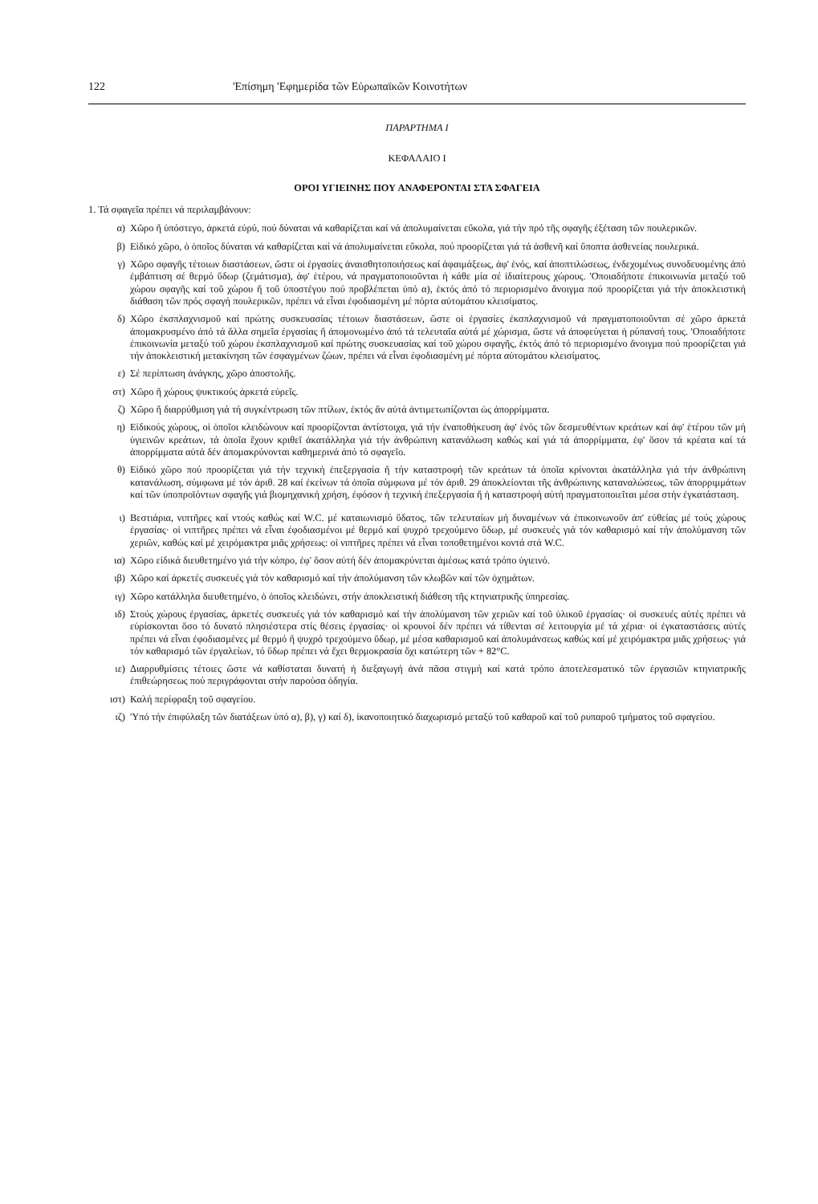122 'Επίσημη 'Εφημερίδα τῶν Εὐρωπαϊκῶν Κοινοτήτων
ΠΑΡΑΡΤΗΜΑ I
ΚΕΦΑΛΑΙΟ I
ΟΡΟΙ ΥΓΙΕΙΝΗΣ ΠΟΥ ΑΝΑΦΕΡΟΝΤΑΙ ΣΤΑ ΣΦΑΓΕΙΑ
1. Τά σφαγεῖα πρέπει νά περιλαμβάνουν:
α) Χῶρο ἤ ὑπόστεγο, ἀρκετά εὐρύ, πού δύναται νά καθαρίζεται καί νά ἀπολυμαίνεται εὔκολα, γιά τήν πρό τῆς σφαγῆς ἐξέταση τῶν πουλερικῶν.
β) Εἰδικό χῶρο, ὁ ὁποῖος δύναται νά καθαρίζεται καί νά ἀπολυμαίνεται εὔκολα, πού προορίζεται γιά τά ἀσθενῆ καί ὕποπτα ἀσθενείας πουλερικά.
γ) Χῶρο σφαγῆς τέτοιων διαστάσεων, ὥστε οἱ ἐργασίες ἀναισθητοποιήσεως καί ἀφαιμάξεως, ἀφ' ἑνός, καί ἀποπτιλώσεως, ἐνδεχομένως συνοδευομένης ἀπό ἐμβάπτιση σέ θερμό ὕδωρ (ζεμάτισμα), ἀφ' ἑτέρου, νά πραγματοποιοῦνται ἡ κάθε μία σέ ἰδιαίτερους χώρους. 'Οποιαδήποτε ἐπικοινωνία μεταξύ τοῦ χώρου σφαγῆς καί τοῦ χώρου ἤ τοῦ ὑποστέγου πού προβλέπεται ὑπό α), ἐκτός ἀπό τό περιορισμένο ἄνοιγμα πού προορίζεται γιά τήν ἀποκλειστική διάθαση τῶν πρός σφαγή πουλερικῶν, πρέπει νά εἶναι ἐφοδιασμένη μέ πόρτα αὐτομάτου κλεισίματος.
δ) Χῶρο ἐκσπλαχνισμοῦ καί πρώτης συσκευασίας τέτοιων διαστάσεων, ὥστε οἱ ἐργασίες ἐκσπλαχνισμοῦ νά πραγματοποιοῦνται σέ χῶρο ἀρκετά ἀπομακρυσμένο ἀπό τά ἄλλα σημεῖα ἐργασίας ἤ ἀπομονωμένο ἀπό τά τελευταῖα αὐτά μέ χώρισμα, ὥστε νά ἀποφεύγεται ἡ ρύπανσή τους. 'Οποιαδήποτε ἐπικοινωνία μεταξύ τοῦ χώρου ἐκσπλαχνισμοῦ καί πρώτης συσκευασίας καί τοῦ χώρου σφαγῆς, ἐκτός ἀπό τό περιορισμένο ἄνοιγμα πού προορίζεται γιά τήν ἀποκλειστική μετακίνηση τῶν ἐσφαγμένων ζώων, πρέπει νά εἶναι ἐφοδιασμένη μέ πόρτα αὐτομάτου κλεισίματος.
ε) Σέ περίπτωση ἀνάγκης, χῶρο ἀποστολῆς.
στ) Χῶρο ἤ χώρους ψυκτικούς ἀρκετά εὐρεῖς.
ζ) Χῶρο ἤ διαρρύθμιση γιά τή συγκέντρωση τῶν πτίλων, ἐκτός ἄν αὐτά ἀντιμετωπίζονται ὡς ἀπορρίμματα.
η) Εἰδικούς χώρους, οἱ ὁποῖοι κλειδώνουν καί προορίζονται ἀντίστοιχα, γιά τήν ἐναποθήκευση ἀφ' ἑνός τῶν δεσμευθέντων κρεάτων καί ἀφ' ἑτέρου τῶν μή ὑγιεινῶν κρεάτων, τά ὁποῖα ἔχουν κριθεῖ ἀκατάλληλα γιά τήν ἀνθρώπινη κατανάλωση καθώς καί γιά τά ἀπορρίμματα, ἐφ' ὅσον τά κρέατα καί τά ἀπορρίμματα αὐτά δέν ἀπομακρύνονται καθημερινά ἀπό τό σφαγεῖο.
θ) Εἰδικό χῶρο πού προορίζεται γιά τήν τεχνική ἐπεξεργασία ἤ τήν καταστροφή τῶν κρεάτων τά ὁποῖα κρίνονται ἀκατάλληλα γιά τήν ἀνθρώπινη κατανάλωση, σύμφωνα μέ τόν ἀριθ. 28 καί ἐκείνων τά ὁποῖα σύμφωνα μέ τόν ἀριθ. 29 ἀποκλείονται τῆς ἀνθρώπινης καταναλώσεως, τῶν ἀπορριμμάτων καί τῶν ὑποπροϊόντων σφαγῆς γιά βιομηχανική χρήση, ἐφόσον ἡ τεχνική ἐπεξεργασία ἤ ἡ καταστροφή αὐτή πραγματοποιεῖται μέσα στήν ἐγκατάσταση.
ι) Βεστιάρια, νιπτῆρες καί ντούς καθώς καί W.C. μέ καταιωνισμό ὕδατος, τῶν τελευταίων μή δυναμένων νά ἐπικοινωνοῦν ἀπ' εὐθείας μέ τούς χώρους ἐργασίας· οἱ νιπτῆρες πρέπει νά εἶναι ἐφοδιασμένοι μέ θερμό καί ψυχρό τρεχούμενο ὕδωρ, μέ συσκευές γιά τόν καθαρισμό καί τήν ἀπολύμανση τῶν χεριῶν, καθώς καί μέ χειρόμακτρα μιᾶς χρήσεως: οἱ νιπτῆρες πρέπει νά εἶναι τοποθετημένοι κοντά στά W.C.
ια) Χῶρο εἰδικά διευθετημένο γιά τήν κόπρο, ἐφ' ὅσον αὐτή δέν ἀπομακρύνεται ἀμέσως κατά τρόπο ὑγιεινό.
ιβ) Χῶρο καί ἀρκετές συσκευές γιά τόν καθαρισμό καί τήν ἀπολύμανση τῶν κλωβῶν καί τῶν ὀχημάτων.
ιγ) Χῶρο κατάλληλα διευθετημένο, ὁ ὁποῖος κλειδώνει, στήν ἀποκλειστική διάθεση τῆς κτηνιατρικῆς ὑπηρεσίας.
ιδ) Στούς χώρους ἐργασίας, ἀρκετές συσκευές γιά τόν καθαρισμό καί τήν ἀπολύμανση τῶν χεριῶν καί τοῦ ὑλικοῦ ἐργασίας· οἱ συσκευές αὐτές πρέπει νά εὑρίσκονται ὅσο τό δυνατό πλησιέστερα στίς θέσεις ἐργασίας· οἱ κρουνοί δέν πρέπει νά τίθενται σέ λειτουργία μέ τά χέρια· οἱ ἐγκαταστάσεις αὐτές πρέπει νά εἶναι ἐφοδιασμένες μέ θερμό ἤ ψυχρό τρεχούμενο ὕδωρ, μέ μέσα καθαρισμοῦ καί ἀπολυμάνσεως καθώς καί μέ χειρόμακτρα μιᾶς χρήσεως· γιά τόν καθαρισμό τῶν ἐργαλείων, τό ὕδωρ πρέπει νά ἔχει θερμοκρασία ὄχι κατώτερη τῶν + 82°C.
ιε) Διαρρυθμίσεις τέτοιες ὥστε νά καθίσταται δυνατή ἡ διεξαγωγή ἀνά πᾶσα στιγμή καί κατά τρόπο ἀποτελεσματικό τῶν ἐργασιῶν κτηνιατρικῆς ἐπιθεώρησεως πού περιγράφονται στήν παρούσα ὁδηγία.
ιστ) Καλή περίφραξη τοῦ σφαγείου.
ιζ) 'Υπό τήν ἐπιφύλαξη τῶν διατάξεων ὑπό α), β), γ) καί δ), ἱκανοποιητικό διαχωρισμό μεταξύ τοῦ καθαροῦ καί τοῦ ρυπαροῦ τμήματος τοῦ σφαγείου.